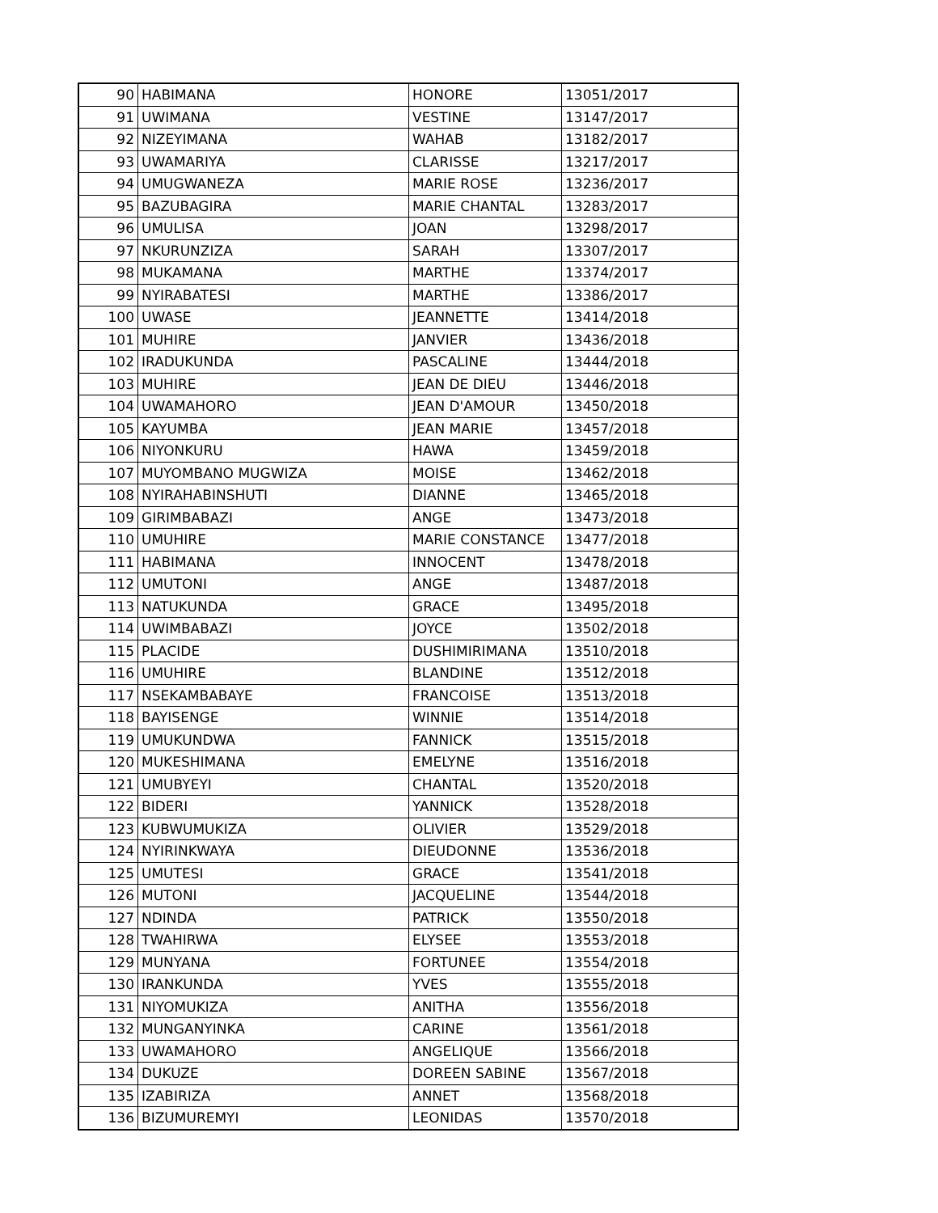| 90 | HABIMANA | HONORE | 13051/2017 |
| 91 | UWIMANA | VESTINE | 13147/2017 |
| 92 | NIZEYIMANA | WAHAB | 13182/2017 |
| 93 | UWAMARIYA | CLARISSE | 13217/2017 |
| 94 | UMUGWANEZA | MARIE ROSE | 13236/2017 |
| 95 | BAZUBAGIRA | MARIE CHANTAL | 13283/2017 |
| 96 | UMULISA | JOAN | 13298/2017 |
| 97 | NKURUNZIZA | SARAH | 13307/2017 |
| 98 | MUKAMANA | MARTHE | 13374/2017 |
| 99 | NYIRABATESI | MARTHE | 13386/2017 |
| 100 | UWASE | JEANNETTE | 13414/2018 |
| 101 | MUHIRE | JANVIER | 13436/2018 |
| 102 | IRADUKUNDA | PASCALINE | 13444/2018 |
| 103 | MUHIRE | JEAN DE DIEU | 13446/2018 |
| 104 | UWAMAHORO | JEAN D'AMOUR | 13450/2018 |
| 105 | KAYUMBA | JEAN MARIE | 13457/2018 |
| 106 | NIYONKURU | HAWA | 13459/2018 |
| 107 | MUYOMBANO MUGWIZA | MOISE | 13462/2018 |
| 108 | NYIRAHABINSHUTI | DIANNE | 13465/2018 |
| 109 | GIRIMBABAZI | ANGE | 13473/2018 |
| 110 | UMUHIRE | MARIE CONSTANCE | 13477/2018 |
| 111 | HABIMANA | INNOCENT | 13478/2018 |
| 112 | UMUTONI | ANGE | 13487/2018 |
| 113 | NATUKUNDA | GRACE | 13495/2018 |
| 114 | UWIMBABAZI | JOYCE | 13502/2018 |
| 115 | PLACIDE | DUSHIMIRIMANA | 13510/2018 |
| 116 | UMUHIRE | BLANDINE | 13512/2018 |
| 117 | NSEKAMBABAYE | FRANCOISE | 13513/2018 |
| 118 | BAYISENGE | WINNIE | 13514/2018 |
| 119 | UMUKUNDWA | FANNICK | 13515/2018 |
| 120 | MUKESHIMANA | EMELYNE | 13516/2018 |
| 121 | UMUBYEYI | CHANTAL | 13520/2018 |
| 122 | BIDERI | YANNICK | 13528/2018 |
| 123 | KUBWUMUKIZA | OLIVIER | 13529/2018 |
| 124 | NYIRINKWAYA | DIEUDONNE | 13536/2018 |
| 125 | UMUTESI | GRACE | 13541/2018 |
| 126 | MUTONI | JACQUELINE | 13544/2018 |
| 127 | NDINDA | PATRICK | 13550/2018 |
| 128 | TWAHIRWA | ELYSEE | 13553/2018 |
| 129 | MUNYANA | FORTUNEE | 13554/2018 |
| 130 | IRANKUNDA | YVES | 13555/2018 |
| 131 | NIYOMUKIZA | ANITHA | 13556/2018 |
| 132 | MUNGANYINKA | CARINE | 13561/2018 |
| 133 | UWAMAHORO | ANGELIQUE | 13566/2018 |
| 134 | DUKUZE | DOREEN SABINE | 13567/2018 |
| 135 | IZABIRIZA | ANNET | 13568/2018 |
| 136 | BIZUMUREMYI | LEONIDAS | 13570/2018 |